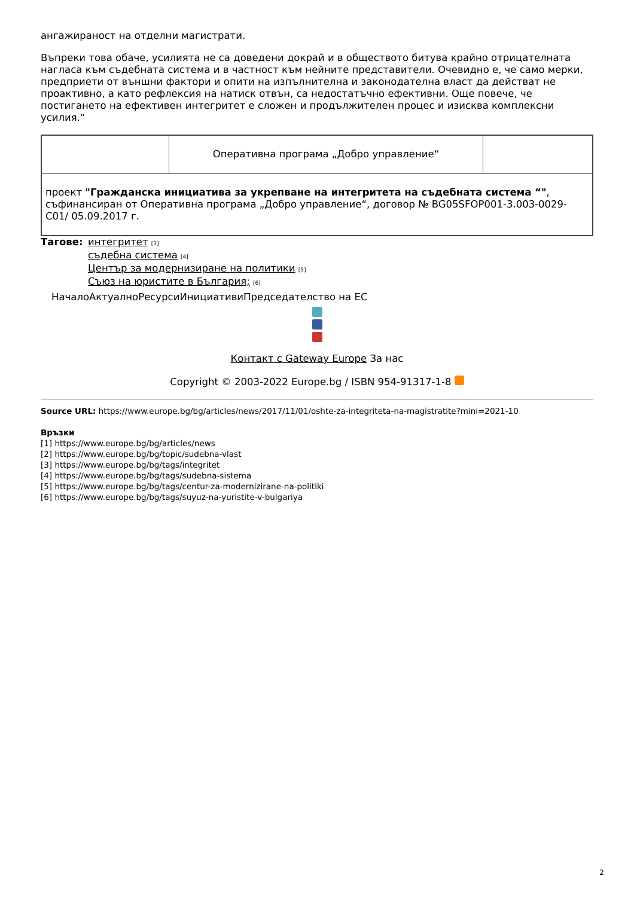ангажираност на отделни магистрати.
Въпреки това обаче, усилията не са доведени докрай и в обществото битува крайно отрицателната нагласа към съдебната система и в частност към нейните представители. Очевидно е, че само мерки, предприети от външни фактори и опити на изпълнителна и законодателна власт да действат не проактивно, а като рефлексия на натиск отвън, са недостатъчно ефективни. Още повече, че постигането на ефективен интегритет е сложен и продължителен процес и изисква комплексни усилия.“
| | Оперативна програма „Добро управление“ | |
| проект "Гражданска инициатива за укрепване на интегритета на съдебната система “" , съфинансиран от Оперативна програма „Добро управление“, договор № BG05SFOP001-3.003-0029-C01/ 05.09.2017 г. | | |
Тагове: интегритет [3]
съдебна система [4]
Център за модернизиране на политики [5]
Съюз на юристите в България; [6]
НачалоАктуалноРесурсиИнициативиПредседателство на ЕС
Контакт с Gateway Europe За нас
Copyright © 2003-2022 Europe.bg / ISBN 954-91317-1-8
Source URL: https://www.europe.bg/bg/articles/news/2017/11/01/oshte-za-integriteta-na-magistratite?mini=2021-10
Връзки
[1] https://www.europe.bg/bg/articles/news
[2] https://www.europe.bg/bg/topic/sudebna-vlast
[3] https://www.europe.bg/bg/tags/integritet
[4] https://www.europe.bg/bg/tags/sudebna-sistema
[5] https://www.europe.bg/bg/tags/centur-za-modernizirane-na-politiki
[6] https://www.europe.bg/bg/tags/suyuz-na-yuristite-v-bulgariya
2